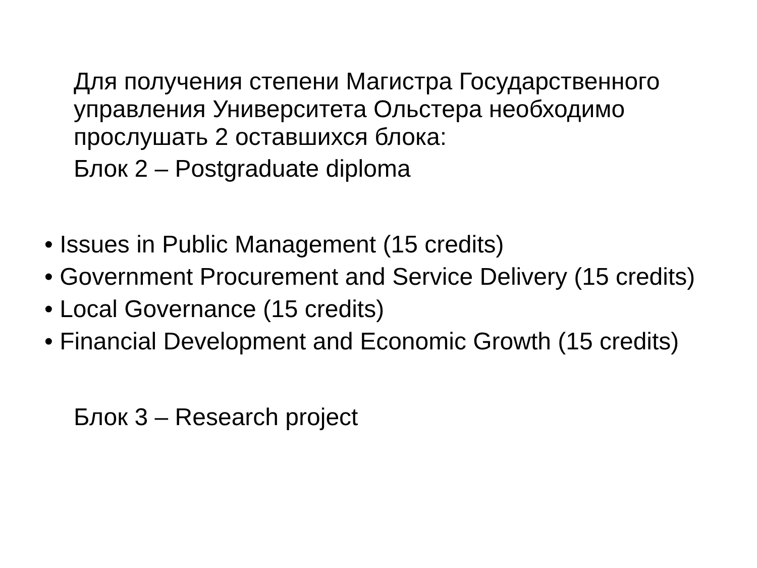Для получения степени Магистра Государственного управления Университета Ольстера необходимо прослушать 2 оставшихся блока:
Блок 2 – Postgraduate diploma
• Issues in Public Management (15 credits)
• Government Procurement and Service Delivery (15 credits)
• Local Governance (15 credits)
• Financial Development and Economic Growth (15 credits)
Блок 3 – Research project